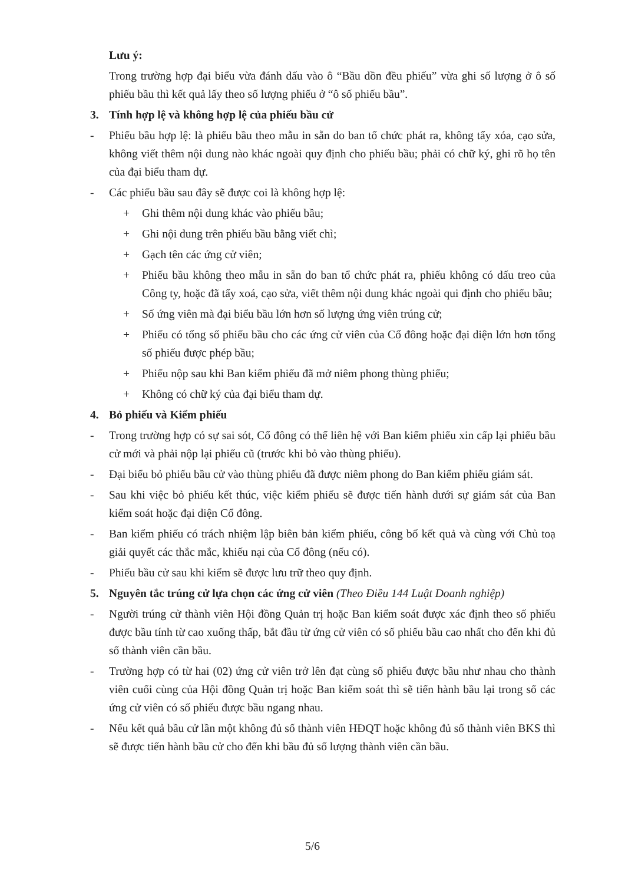Lưu ý:
Trong trường hợp đại biểu vừa đánh dấu vào ô “Bầu dồn đều phiếu” vừa ghi số lượng ở ô số phiếu bầu thì kết quả lấy theo số lượng phiếu ở “ô số phiếu bầu”.
3. Tính hợp lệ và không hợp lệ của phiếu bầu cử
- Phiếu bầu hợp lệ: là phiếu bầu theo mẫu in sẵn do ban tổ chức phát ra, không tẩy xóa, cạo sửa, không viết thêm nội dung nào khác ngoài quy định cho phiếu bầu; phải có chữ ký, ghi rõ họ tên của đại biểu tham dự.
- Các phiếu bầu sau đây sẽ được coi là không hợp lệ:
+ Ghi thêm nội dung khác vào phiếu bầu;
+ Ghi nội dung trên phiếu bầu bằng viết chì;
+ Gạch tên các ứng cử viên;
+ Phiếu bầu không theo mẫu in sẵn do ban tổ chức phát ra, phiếu không có dấu treo của Công ty, hoặc đã tẩy xoá, cạo sửa, viết thêm nội dung khác ngoài qui định cho phiếu bầu;
+ Số ứng viên mà đại biểu bầu lớn hơn số lượng ứng viên trúng cử;
+ Phiếu có tổng số phiếu bầu cho các ứng cử viên của Cổ đông hoặc đại diện lớn hơn tổng số phiếu được phép bầu;
+ Phiếu nộp sau khi Ban kiểm phiếu đã mở niêm phong thùng phiếu;
+ Không có chữ ký của đại biểu tham dự.
4. Bỏ phiếu và Kiểm phiếu
- Trong trường hợp có sự sai sót, Cổ đông có thể liên hệ với Ban kiểm phiếu xin cấp lại phiếu bầu cử mới và phải nộp lại phiếu cũ (trước khi bỏ vào thùng phiếu).
- Đại biểu bỏ phiếu bầu cử vào thùng phiếu đã được niêm phong do Ban kiểm phiếu giám sát.
- Sau khi việc bỏ phiếu kết thúc, việc kiểm phiếu sẽ được tiến hành dưới sự giám sát của Ban kiểm soát hoặc đại diện Cổ đông.
- Ban kiểm phiếu có trách nhiệm lập biên bản kiểm phiếu, công bố kết quả và cùng với Chủ toạ giải quyết các thắc mắc, khiếu nại của Cổ đông (nếu có).
- Phiếu bầu cử sau khi kiểm sẽ được lưu trữ theo quy định.
5. Nguyên tắc trúng cử lựa chọn các ứng cử viên (Theo Điều 144 Luật Doanh nghiệp)
- Người trúng cử thành viên Hội đồng Quản trị hoặc Ban kiểm soát được xác định theo số phiếu được bầu tính từ cao xuống thấp, bắt đầu từ ứng cử viên có số phiếu bầu cao nhất cho đến khi đủ số thành viên cần bầu.
- Trường hợp có từ hai (02) ứng cử viên trở lên đạt cùng số phiếu được bầu như nhau cho thành viên cuối cùng của Hội đồng Quản trị hoặc Ban kiểm soát thì sẽ tiến hành bầu lại trong số các ứng cử viên có số phiếu được bầu ngang nhau.
- Nếu kết quả bầu cử lần một không đủ số thành viên HĐQT hoặc không đủ số thành viên BKS thì sẽ được tiến hành bầu cử cho đến khi bầu đủ số lượng thành viên cần bầu.
5/6